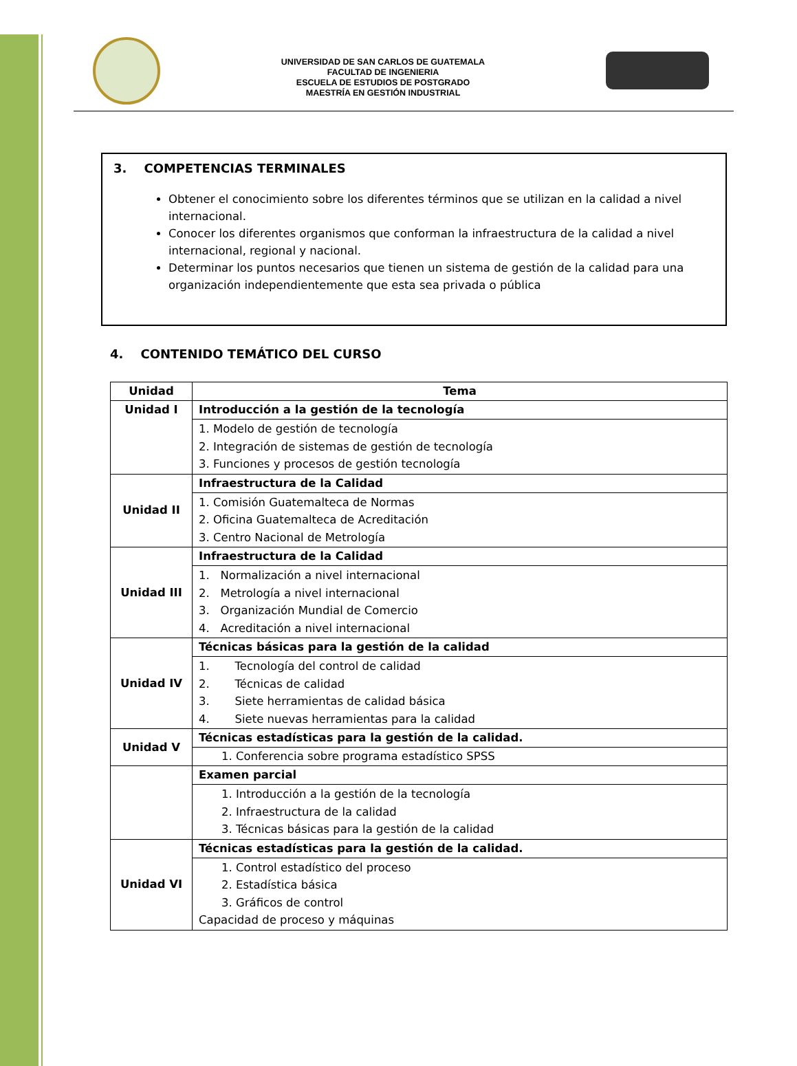UNIVERSIDAD DE SAN CARLOS DE GUATEMALA
FACULTAD DE INGENIERIA
ESCUELA DE ESTUDIOS DE POSTGRADO
MAESTRÍA EN GESTIÓN INDUSTRIAL
3. COMPETENCIAS TERMINALES
Obtener el conocimiento sobre los diferentes términos que se utilizan en la calidad a nivel internacional.
Conocer los diferentes organismos que conforman la infraestructura de la calidad a nivel internacional, regional y nacional.
Determinar los puntos necesarios que tienen un sistema de gestión de la calidad para una organización independientemente que esta sea privada o pública
4. CONTENIDO TEMÁTICO DEL CURSO
| Unidad | Tema |
| --- | --- |
| Unidad I | Introducción a la gestión de la tecnología |
| | 1. Modelo de gestión de tecnología 2. Integración de sistemas de gestión de tecnología 3. Funciones y procesos de gestión tecnología |
| Unidad II | Infraestructura de la Calidad |
| | 1. Comisión Guatemalteca de Normas 2. Oficina Guatemalteca de Acreditación 3. Centro Nacional de Metrología |
| Unidad III | Infraestructura de la Calidad |
| | 1. Normalización a nivel internacional 2. Metrología a nivel internacional 3. Organización Mundial de Comercio 4. Acreditación a nivel internacional |
| Unidad IV | Técnicas básicas para la gestión de la calidad |
| | 1. Tecnología del control de calidad 2. Técnicas de calidad 3. Siete herramientas de calidad básica 4. Siete nuevas herramientas para la calidad |
| Unidad V | Técnicas estadísticas para la gestión de la calidad. |
| | 1. Conferencia sobre programa estadístico SPSS |
| | Examen parcial |
| | 1. Introducción a la gestión de la tecnología 2. Infraestructura de la calidad 3. Técnicas básicas para la gestión de la calidad |
| Unidad VI | Técnicas estadísticas para la gestión de la calidad. |
| | 1. Control estadístico del proceso 2. Estadística básica 3. Gráficos de control Capacidad de proceso y máquinas |